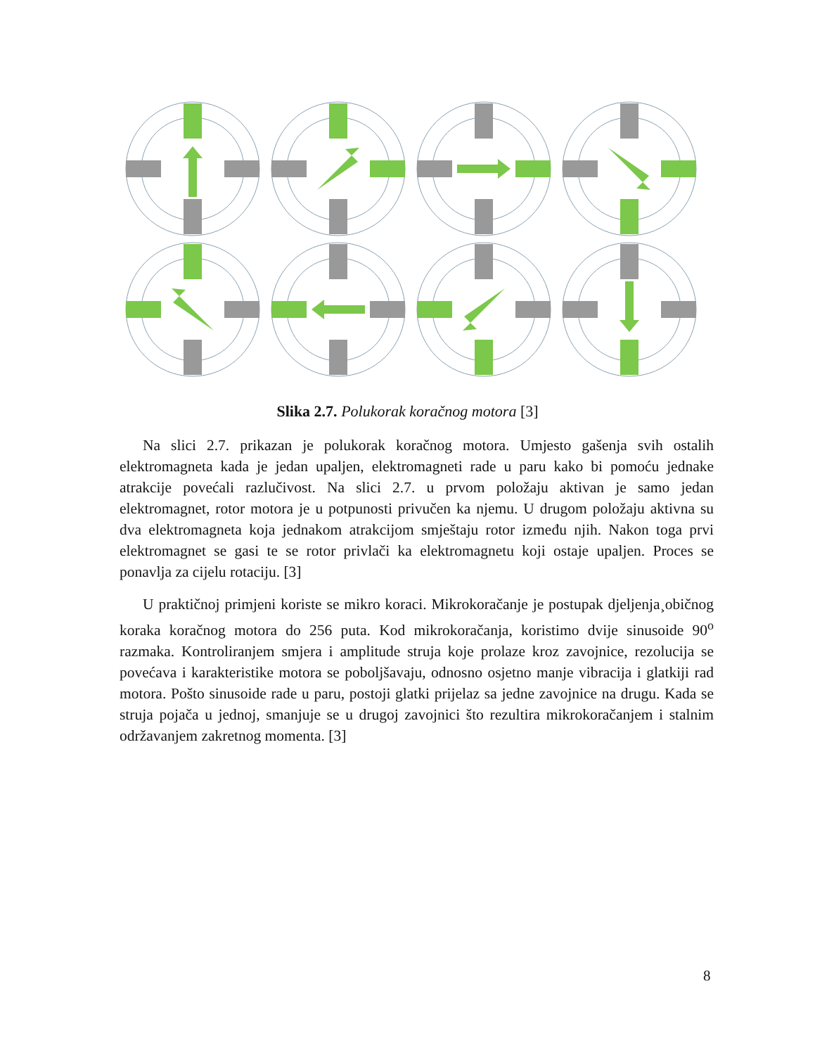Slika 2.7. Polukorak koračnog motora [3]
Na slici 2.7. prikazan je polukorak koračnog motora. Umjesto gašenja svih ostalih elektromagneta kada je jedan upaljen, elektromagneti rade u paru kako bi pomoću jednake atrakcije povećali razlučivost. Na slici 2.7. u prvom položaju aktivan je samo jedan elektromagnet, rotor motora je u potpunosti privučen ka njemu. U drugom položaju aktivna su dva elektromagneta koja jednakom atrakcijom smještaju rotor između njih. Nakon toga prvi elektromagnet se gasi te se rotor privlači ka elektromagnetu koji ostaje upaljen. Proces se ponavlja za cijelu rotaciju. [3]
U praktičnoj primjeni koriste se mikro koraci. Mikrokoračanje je postupak djeljenja¸običnog koraka koračnog motora do 256 puta. Kod mikrokoračanja, koristimo dvije sinusoide 90<sup>o</sup> razmaka. Kontroliranjem smjera i amplitude struja koje prolaze kroz zavojnice, rezolucija se povećava i karakteristike motora se poboljšavaju, odnosno osjetno manje vibracija i glatkiji rad motora. Pošto sinusoide rade u paru, postoji glatki prijelaz sa jedne zavojnice na drugu. Kada se struja pojača u jednoj, smanjuje se u drugoj zavojnici što rezultira mikrokoračanjem i stalnim održavanjem zakretnog momenta. [3]
8